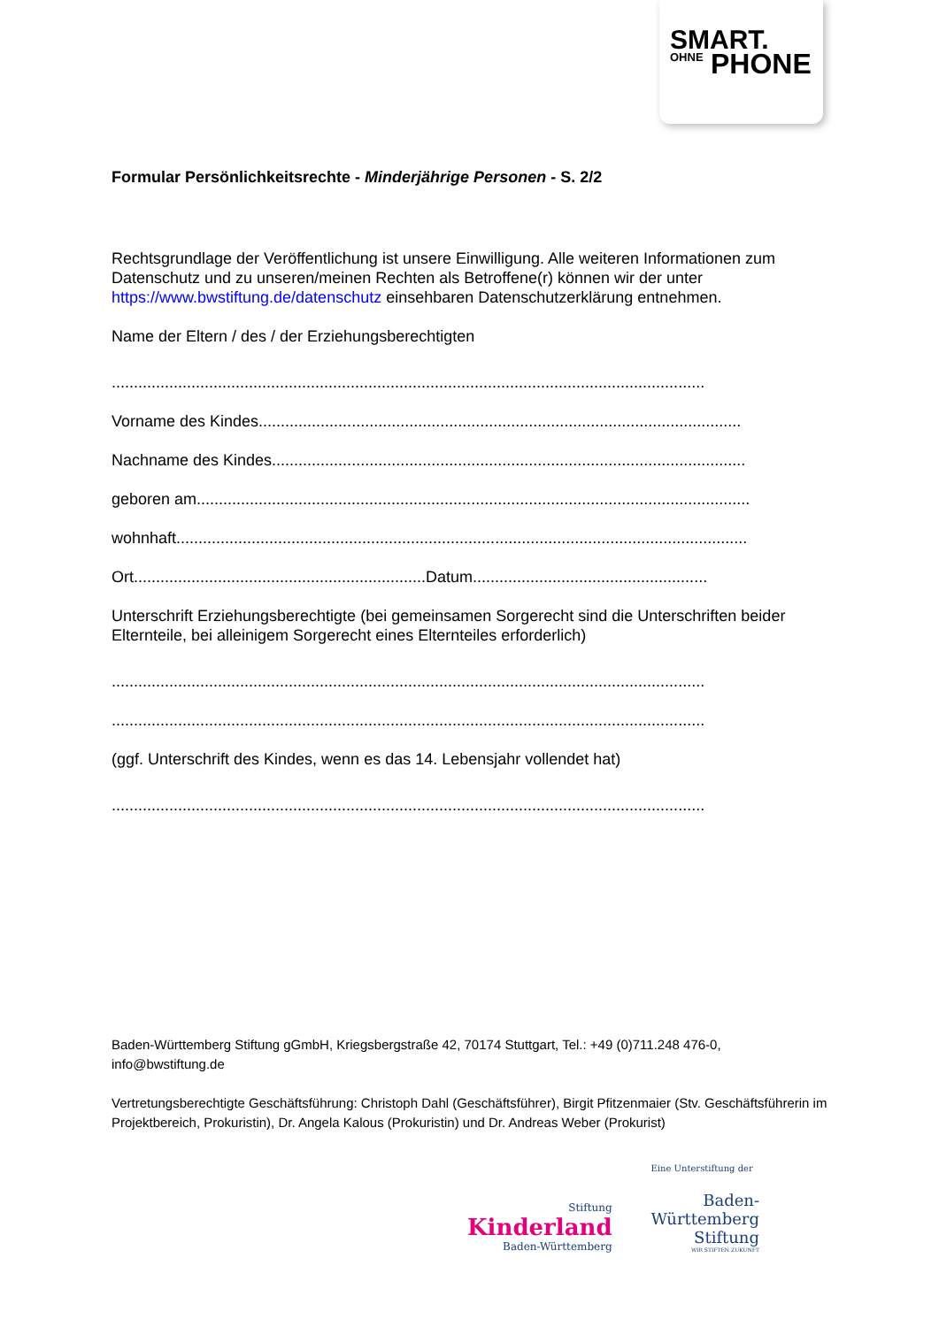SMART.
OHNE PHONE
Formular Persönlichkeitsrechte - Minderjährige Personen - S. 2/2
Rechtsgrundlage der Veröffentlichung ist unsere Einwilligung. Alle weiteren Informationen zum Datenschutz und zu unseren/meinen Rechten als Betroffene(r) können wir der unter https://www.bwstiftung.de/datenschutz einsehbaren Datenschutzerklärung entnehmen.
Name der Eltern / des / der Erziehungsberechtigten
......................................................................................................................................
Vorname des Kindes.............................................................................................................
Nachname des Kindes...........................................................................................................
geboren am.............................................................................................................................
wohnhaft.................................................................................................................................
Ort..................................................................Datum.....................................................
Unterschrift Erziehungsberechtigte (bei gemeinsamen Sorgerecht sind die Unterschriften beider Elternteile, bei alleinigem Sorgerecht eines Elternteiles erforderlich)
......................................................................................................................................
......................................................................................................................................
(ggf. Unterschrift des Kindes, wenn es das 14. Lebensjahr vollendet hat)
......................................................................................................................................
Baden-Württemberg Stiftung gGmbH, Kriegsbergstraße 42, 70174 Stuttgart, Tel.: +49 (0)711.248 476-0, info@bwstiftung.de
Vertretungsberechtigte Geschäftsführung: Christoph Dahl (Geschäftsführer), Birgit Pfitzenmaier (Stv. Geschäftsführerin im Projektbereich, Prokuristin), Dr. Angela Kalous (Prokuristin) und Dr. Andreas Weber (Prokurist)
Stiftung
Kinderland
Baden-Württemberg
Eine Unterstiftung der
Baden-
Württemberg
Stiftung
WIR STIFTEN ZUKUNFT